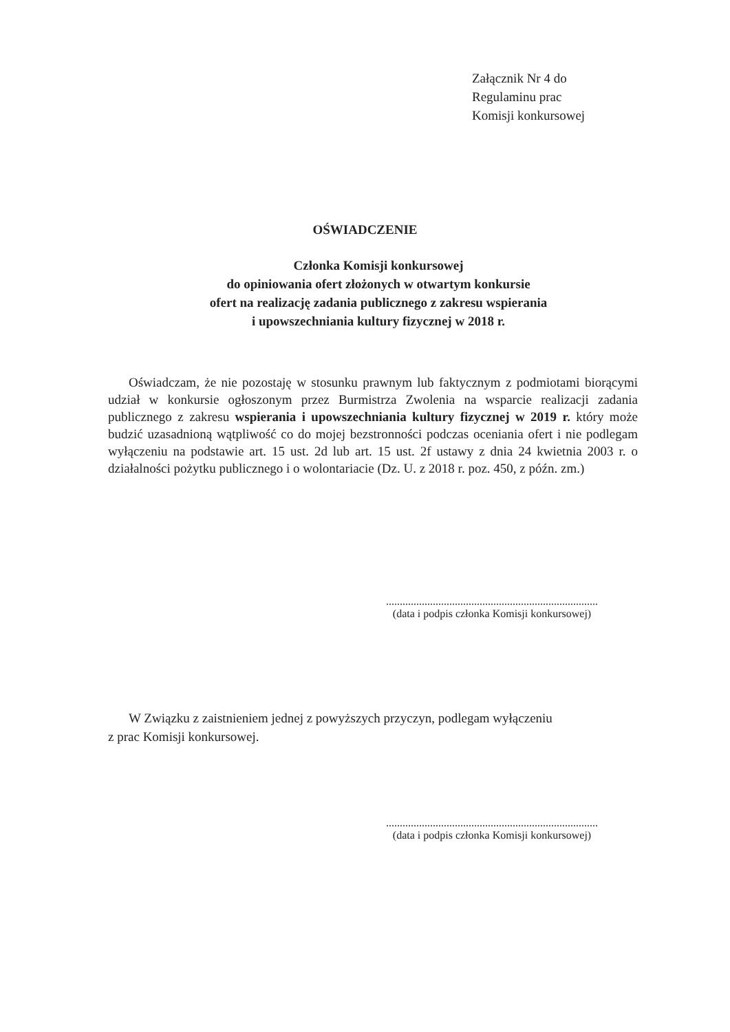Załącznik Nr 4 do
Regulaminu prac
Komisji konkursowej
OŚWIADCZENIE
Członka Komisji konkursowej
do opiniowania ofert złożonych w otwartym konkursie
ofert na realizację zadania publicznego z zakresu wspierania
i upowszechniania kultury fizycznej w 2018 r.
Oświadczam, że nie pozostaję w stosunku prawnym lub faktycznym z podmiotami biorącymi udział w konkursie ogłoszonym przez Burmistrza Zwolenia na wsparcie realizacji zadania publicznego z zakresu wspierania i upowszechniania kultury fizycznej w 2019 r. który może budzić uzasadnioną wątpliwość co do mojej bezstronności podczas oceniania ofert i nie podlegam wyłączeniu na podstawie art. 15 ust. 2d lub art. 15 ust. 2f ustawy z dnia 24 kwietnia 2003 r. o działalności pożytku publicznego i o wolontariacie (Dz. U. z 2018 r. poz. 450, z późn. zm.)
.............................................................................
(data i podpis członka Komisji konkursowej)
W Związku z zaistnieniem jednej z powyższych przyczyn, podlegam wyłączeniu
z prac Komisji konkursowej.
.............................................................................
(data i podpis członka Komisji konkursowej)